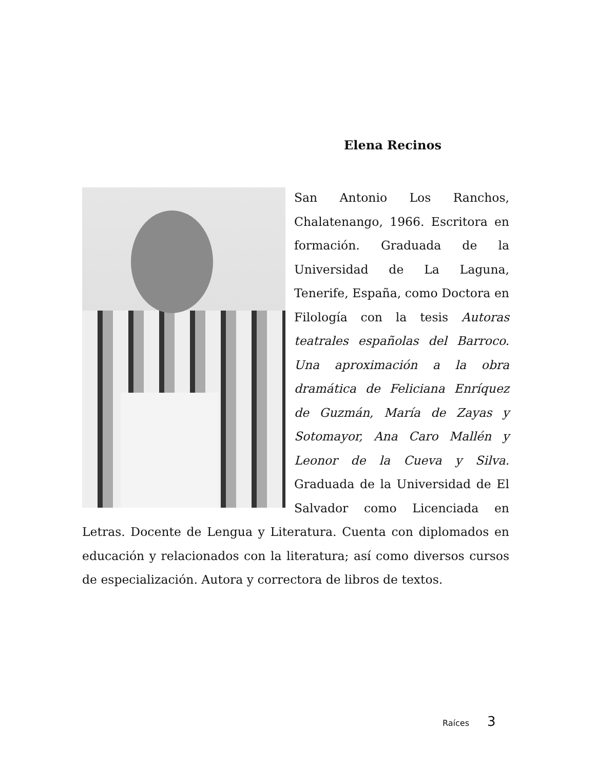Elena Recinos
San Antonio Los Ranchos, Chalatenango, 1966. Escritora en formación. Graduada de la Universidad de La Laguna, Tenerife, España, como Doctora en Filología con la tesis Autoras teatrales españolas del Barroco. Una aproximación a la obra dramática de Feliciana Enríquez de Guzmán, María de Zayas y Sotomayor, Ana Caro Mallén y Leonor de la Cueva y Silva. Graduada de la Universidad de El Salvador como Licenciada en Letras. Docente de Lengua y Literatura. Cuenta con diplomados en educación y relacionados con la literatura; así como diversos cursos de especialización. Autora y correctora de libros de textos.
Raíces 3